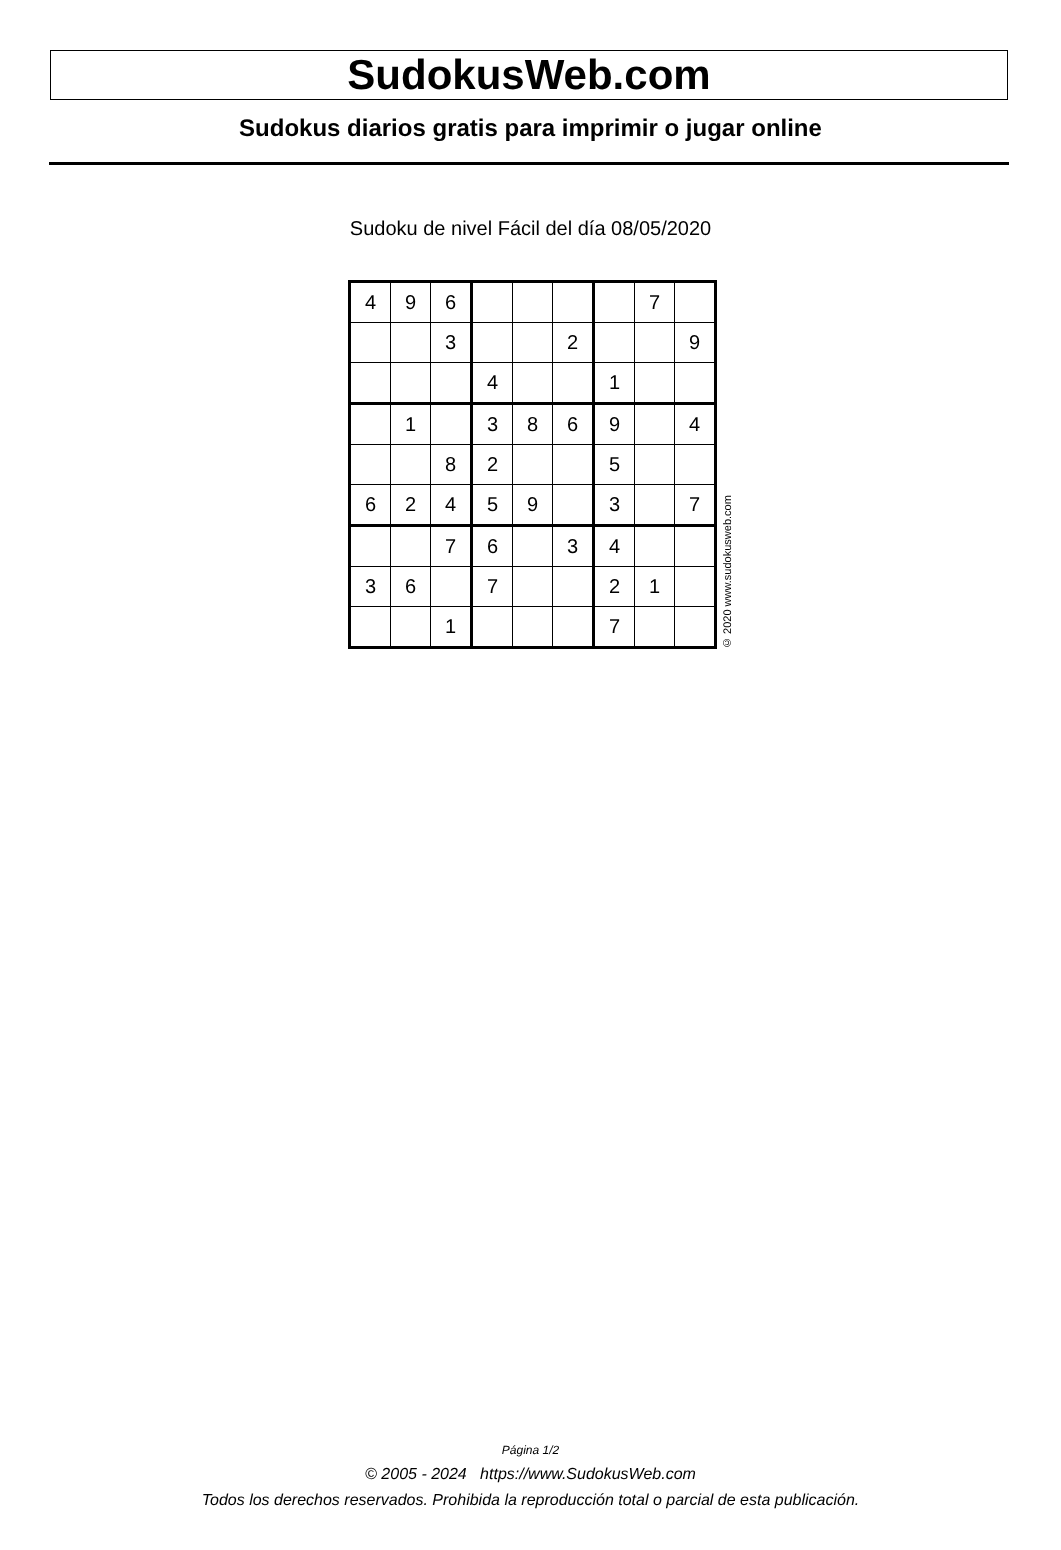SudokusWeb.com
Sudokus diarios gratis para imprimir o jugar online
Sudoku de nivel Fácil del día 08/05/2020
| 4 | 9 | 6 | | | | | 7 | |
| | | 3 | | | 2 | | | 9 |
| | | | 4 | | | 1 | | |
| | 1 | | 3 | 8 | 6 | 9 | | 4 |
| | | 8 | 2 | | | 5 | | |
| 6 | 2 | 4 | 5 | 9 | | 3 | | 7 |
| | | 7 | 6 | | 3 | 4 | | |
| 3 | 6 | | 7 | | | 2 | 1 | |
| | | 1 | | | | 7 | | |
© 2020 www.sudokusweb.com
Página 1/2
© 2005 - 2024 https://www.SudokusWeb.com
Todos los derechos reservados. Prohibida la reproducción total o parcial de esta publicación.